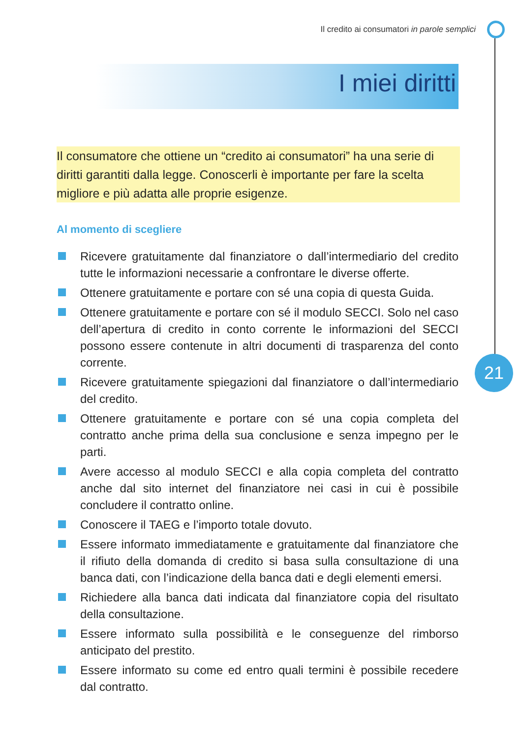Il credito ai consumatori in parole semplici
I miei diritti
Il consumatore che ottiene un “credito ai consumatori” ha una serie di diritti garantiti dalla legge. Conoscerli è importante per fare la scelta migliore e più adatta alle proprie esigenze.
Al momento di scegliere
Ricevere gratuitamente dal finanziatore o dall’intermediario del credito tutte le informazioni necessarie a confrontare le diverse offerte.
Ottenere gratuitamente e portare con sé una copia di questa Guida.
Ottenere gratuitamente e portare con sé il modulo SECCI. Solo nel caso dell’apertura di credito in conto corrente le informazioni del SECCI possono essere contenute in altri documenti di trasparenza del conto corrente.
Ricevere gratuitamente spiegazioni dal finanziatore o dall’intermediario del credito.
Ottenere gratuitamente e portare con sé una copia completa del contratto anche prima della sua conclusione e senza impegno per le parti.
Avere accesso al modulo SECCI e alla copia completa del contratto anche dal sito internet del finanziatore nei casi in cui è possibile concludere il contratto online.
Conoscere il TAEG e l’importo totale dovuto.
Essere informato immediatamente e gratuitamente dal finanziatore che il rifiuto della domanda di credito si basa sulla consultazione di una banca dati, con l’indicazione della banca dati e degli elementi emersi.
Richiedere alla banca dati indicata dal finanziatore copia del risultato della consultazione.
Essere informato sulla possibilità e le conseguenze del rimborso anticipato del prestito.
Essere informato su come ed entro quali termini è possibile recedere dal contratto.
21